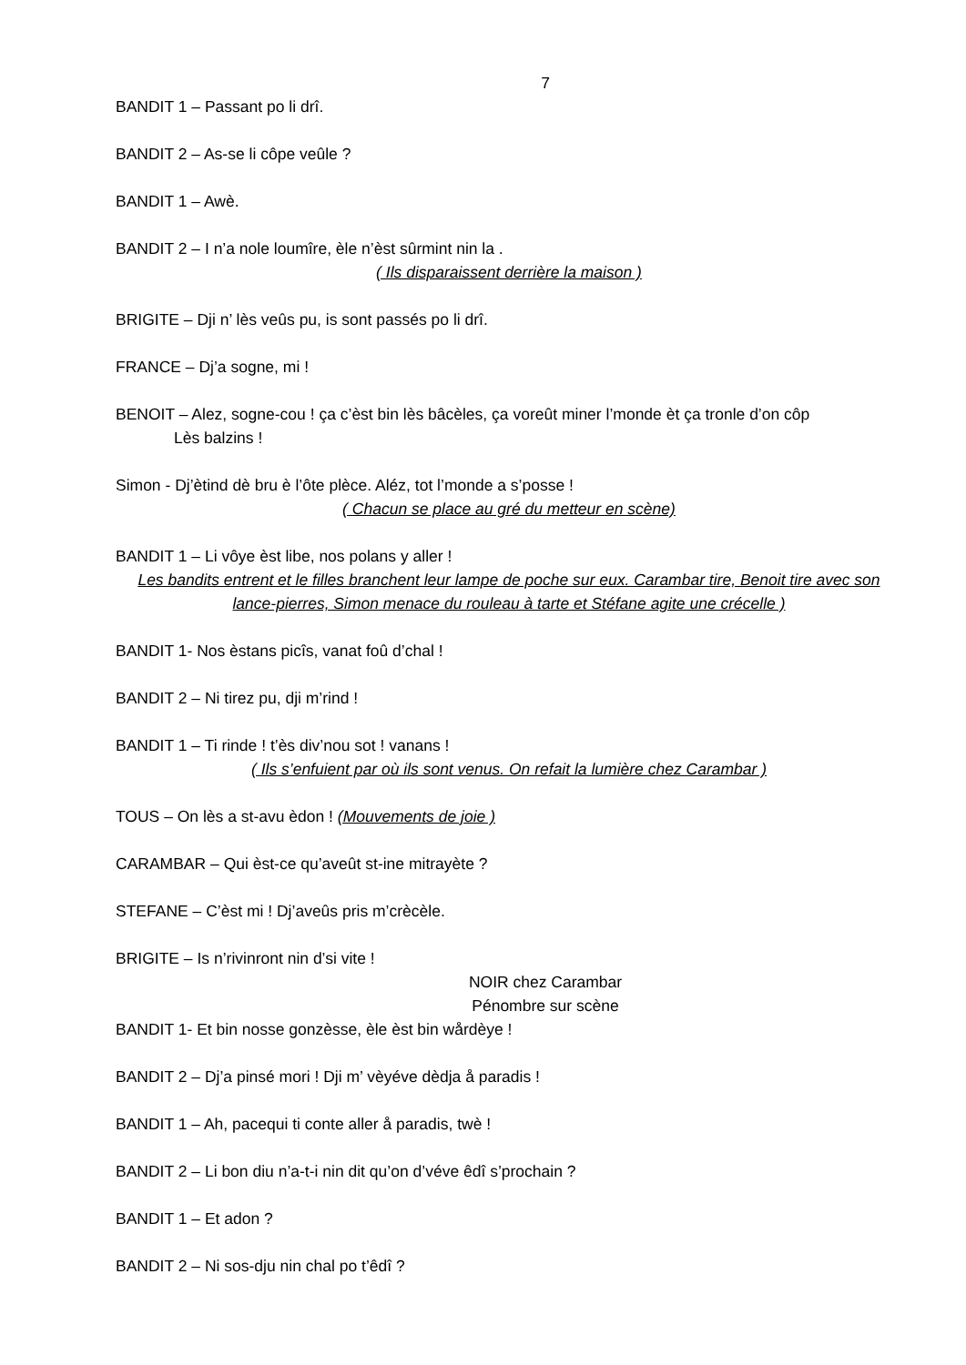7
BANDIT 1 – Passant po li drî.
BANDIT 2 – As-se li côpe veûle ?
BANDIT 1 – Awè.
BANDIT 2 – I n’a nole loumîre, èle n’èst sûrmint nin la .
( Ils disparaissent derrière la maison )
BRIGITE – Dji n’ lès veûs pu, is sont passés po li drî.
FRANCE – Dj’a sogne, mi !
BENOIT – Alez, sogne-cou ! ça c’èst bin lès bâcèles, ça voreût miner l’monde èt ça tronle d’on côp
Lès balzins !
Simon - Dj’ètind dè bru è l’ôte plèce. Aléz, tot l’monde a s’posse !
( Chacun se place au gré du metteur en scène)
BANDIT 1 – Li vôye èst libe, nos polans y aller !
Les bandits entrent et le filles branchent leur lampe de poche sur eux. Carambar tire, Benoit tire avec son lance-pierres, Simon menace du rouleau à tarte et Stéfane agite une crécelle )
BANDIT 1- Nos èstans picîs, vanat foû d’chal !
BANDIT 2 – Ni tirez pu, dji m’rind !
BANDIT 1 – Ti rinde ! t’ès div’nou sot ! vanans !
( Ils s’enfuient par où ils sont venus. On refait la lumière chez Carambar )
TOUS – On lès a st-avu èdon ! (Mouvements de joie )
CARAMBAR – Qui èst-ce qu’aveût st-ine mitrayète ?
STEFANE – C’èst mi ! Dj’aveûs pris m’crècèle.
BRIGITE – Is n’rivinront nin d’si vite !
NOIR chez Carambar
Pénombre sur scène
BANDIT 1- Et bin nosse gonzèsse, èle èst bin wårdèye !
BANDIT 2 – Dj’a pinsé mori ! Dji m’ vèyéve dèdja å paradis !
BANDIT 1 – Ah, pacequi ti conte aller å paradis, twè !
BANDIT 2 – Li bon diu n’a-t-i nin dit qu’on d’véve êdî s’prochain ?
BANDIT 1 – Et adon ?
BANDIT 2 – Ni sos-dju nin chal po t’êdî ?